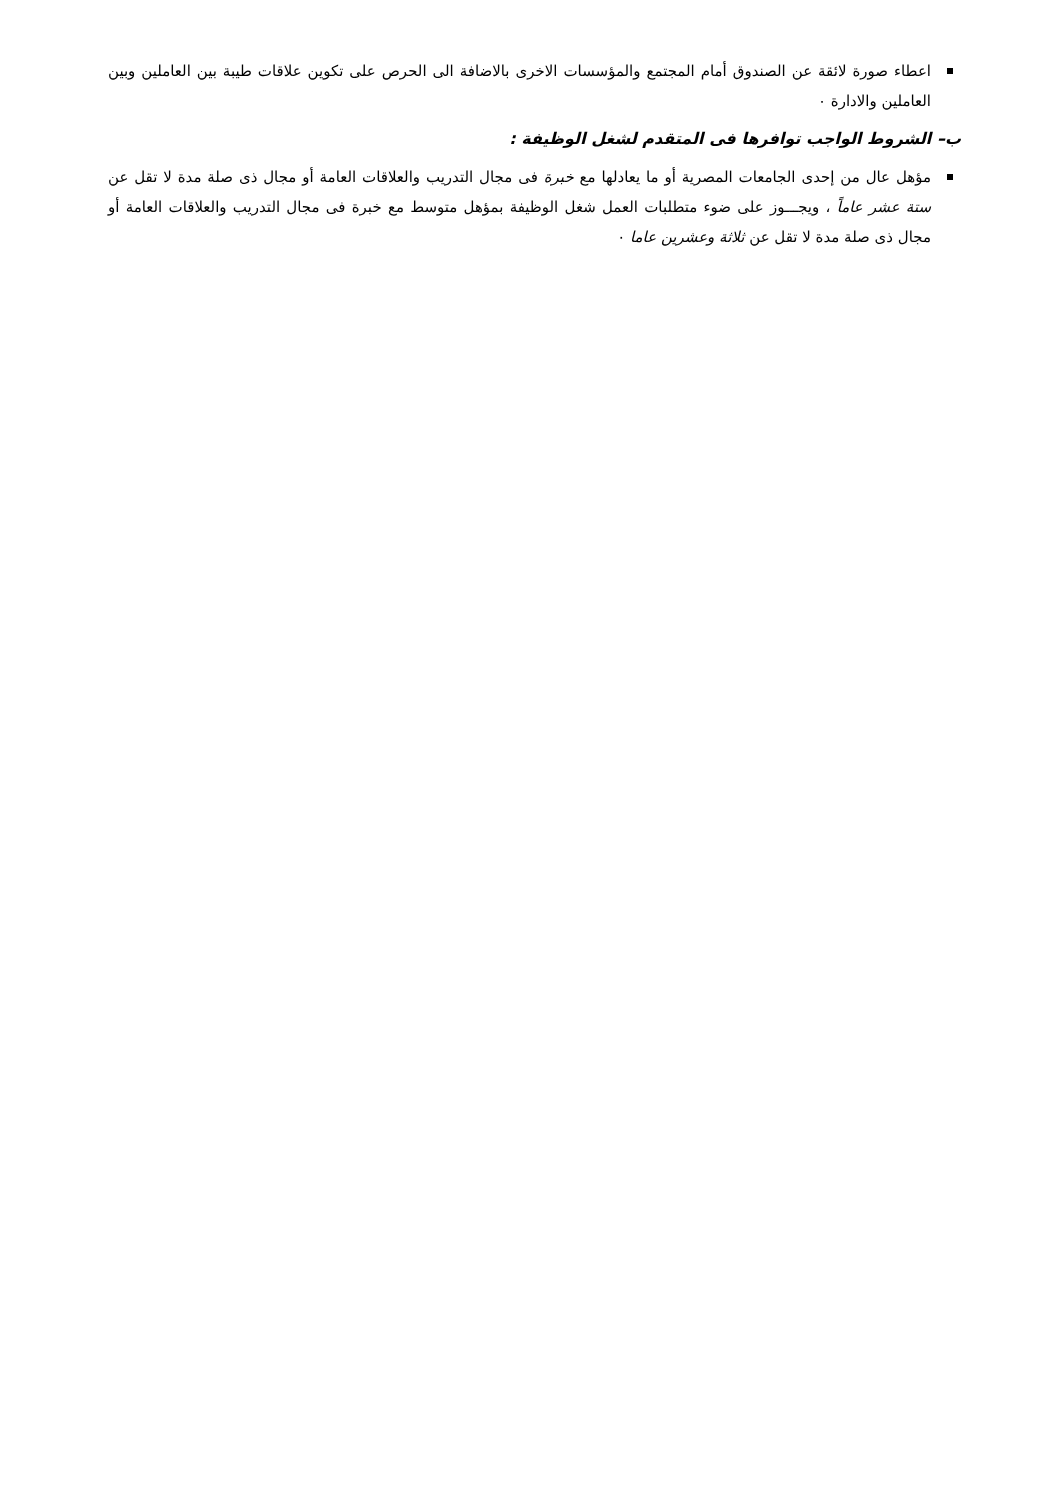اعطاء صورة لائقة عن الصندوق أمام المجتمع والمؤسسات الاخرى بالاضافة الى الحرص على تكوين علاقات طيبة بين العاملين وبين العاملين والادارة ٠
ب– الشروط الواجب توافرها فى المتقدم لشغل الوظيفة :
مؤهل عال من إحدى الجامعات المصرية أو ما يعادلها مع خبرة فى مجال التدريب والعلاقات العامة أو مجال ذى صلة مدة لا تقل عن ستة عشر عاماً ، ويجـــوز على ضوء متطلبات العمل شغل الوظيفة بمؤهل متوسط مع خبرة فى مجال التدريب والعلاقات العامة أو مجال ذى صلة مدة لا تقل عن ثلاثة وعشرين عاما ٠